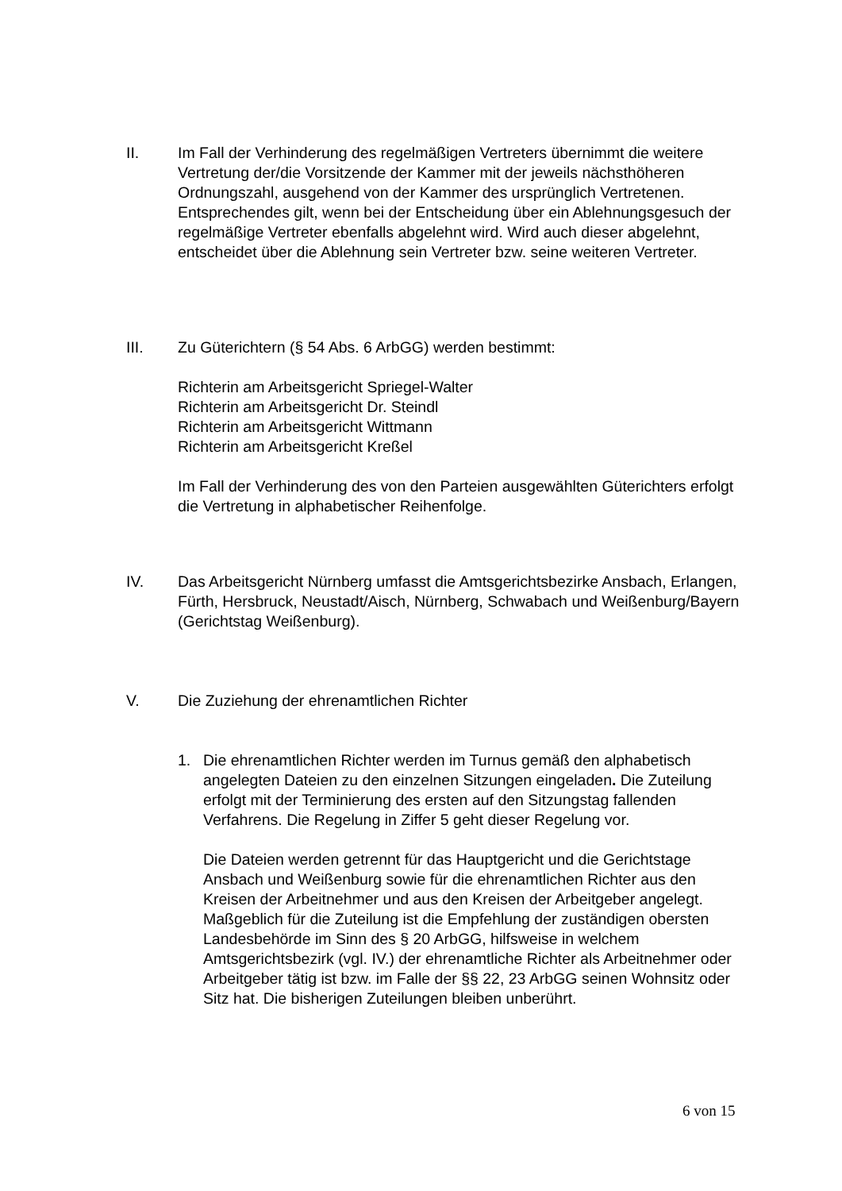II. Im Fall der Verhinderung des regelmäßigen Vertreters übernimmt die weitere Vertretung der/die Vorsitzende der Kammer mit der jeweils nächsthöheren Ordnungszahl, ausgehend von der Kammer des ursprünglich Vertretenen. Entsprechendes gilt, wenn bei der Entscheidung über ein Ablehnungsgesuch der regelmäßige Vertreter ebenfalls abgelehnt wird. Wird auch dieser abgelehnt, entscheidet über die Ablehnung sein Vertreter bzw. seine weiteren Vertreter.
III. Zu Güterichtern (§ 54 Abs. 6 ArbGG) werden bestimmt:
Richterin am Arbeitsgericht Spriegel-Walter
Richterin am Arbeitsgericht Dr. Steindl
Richterin am Arbeitsgericht Wittmann
Richterin am Arbeitsgericht Kreßel
Im Fall der Verhinderung des von den Parteien ausgewählten Güterichters erfolgt die Vertretung in alphabetischer Reihenfolge.
IV. Das Arbeitsgericht Nürnberg umfasst die Amtsgerichtsbezirke Ansbach, Erlangen, Fürth, Hersbruck, Neustadt/Aisch, Nürnberg, Schwabach und Weißenburg/Bayern (Gerichtstag Weißenburg).
V. Die Zuziehung der ehrenamtlichen Richter
1. Die ehrenamtlichen Richter werden im Turnus gemäß den alphabetisch angelegten Dateien zu den einzelnen Sitzungen eingeladen. Die Zuteilung erfolgt mit der Terminierung des ersten auf den Sitzungstag fallenden Verfahrens. Die Regelung in Ziffer 5 geht dieser Regelung vor.
Die Dateien werden getrennt für das Hauptgericht und die Gerichtstage Ansbach und Weißenburg sowie für die ehrenamtlichen Richter aus den Kreisen der Arbeitnehmer und aus den Kreisen der Arbeitgeber angelegt. Maßgeblich für die Zuteilung ist die Empfehlung der zuständigen obersten Landesbehörde im Sinn des § 20 ArbGG, hilfsweise in welchem Amtsgerichtsbezirk (vgl. IV.) der ehrenamtliche Richter als Arbeitnehmer oder Arbeitgeber tätig ist bzw. im Falle der §§ 22, 23 ArbGG seinen Wohnsitz oder Sitz hat. Die bisherigen Zuteilungen bleiben unberührt.
6 von 15